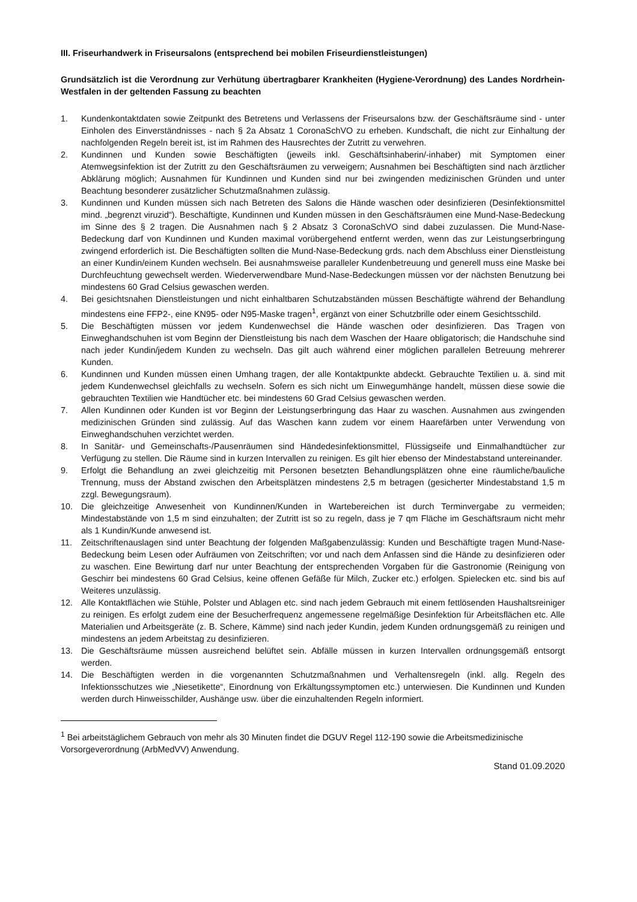III. Friseurhandwerk in Friseursalons (entsprechend bei mobilen Friseurdienstleistungen)
Grundsätzlich ist die Verordnung zur Verhütung übertragbarer Krankheiten (Hygiene-Verordnung) des Landes Nordrhein-Westfalen in der geltenden Fassung zu beachten
1. Kundenkontaktdaten sowie Zeitpunkt des Betretens und Verlassens der Friseursalons bzw. der Geschäftsräume sind - unter Einholen des Einverständnisses - nach § 2a Absatz 1 CoronaSchVO zu erheben. Kundschaft, die nicht zur Einhaltung der nachfolgenden Regeln bereit ist, ist im Rahmen des Hausrechtes der Zutritt zu verwehren.
2. Kundinnen und Kunden sowie Beschäftigten (jeweils inkl. Geschäftsinhaberin/-inhaber) mit Symptomen einer Atemwegsinfektion ist der Zutritt zu den Geschäftsräumen zu verweigern; Ausnahmen bei Beschäftigten sind nach ärztlicher Abklärung möglich; Ausnahmen für Kundinnen und Kunden sind nur bei zwingenden medizinischen Gründen und unter Beachtung besonderer zusätzlicher Schutzmaßnahmen zulässig.
3. Kundinnen und Kunden müssen sich nach Betreten des Salons die Hände waschen oder desinfizieren (Desinfektionsmittel mind. „begrenzt viruzid“). Beschäftigte, Kundinnen und Kunden müssen in den Geschäftsräumen eine Mund-Nase-Bedeckung im Sinne des § 2 tragen. Die Ausnahmen nach § 2 Absatz 3 CoronaSchVO sind dabei zuzulassen. Die Mund-Nase-Bedeckung darf von Kundinnen und Kunden maximal vorübergehend entfernt werden, wenn das zur Leistungserbringung zwingend erforderlich ist. Die Beschäftigten sollten die Mund-Nase-Bedeckung grds. nach dem Abschluss einer Dienstleistung an einer Kundin/einem Kunden wechseln. Bei ausnahmsweise paralleler Kundenbetreuung und generell muss eine Maske bei Durchfeuchtung gewechselt werden. Wiederverwendbare Mund-Nase-Bedeckungen müssen vor der nächsten Benutzung bei mindestens 60 Grad Celsius gewaschen werden.
4. Bei gesichtsnahen Dienstleistungen und nicht einhaltbaren Schutzabständen müssen Beschäftigte während der Behandlung mindestens eine FFP2-, eine KN95- oder N95-Maske tragen<sup>1</sup>, ergänzt von einer Schutzbrille oder einem Gesichtsschild.
5. Die Beschäftigten müssen vor jedem Kundenwechsel die Hände waschen oder desinfizieren. Das Tragen von Einweghandschuhen ist vom Beginn der Dienstleistung bis nach dem Waschen der Haare obligatorisch; die Handschuhe sind nach jeder Kundin/jedem Kunden zu wechseln. Das gilt auch während einer möglichen parallelen Betreuung mehrerer Kunden.
6. Kundinnen und Kunden müssen einen Umhang tragen, der alle Kontaktpunkte abdeckt. Gebrauchte Textilien u. ä. sind mit jedem Kundenwechsel gleichfalls zu wechseln. Sofern es sich nicht um Einwegumhänge handelt, müssen diese sowie die gebrauchten Textilien wie Handtücher etc. bei mindestens 60 Grad Celsius gewaschen werden.
7. Allen Kundinnen oder Kunden ist vor Beginn der Leistungserbringung das Haar zu waschen. Ausnahmen aus zwingenden medizinischen Gründen sind zulässig. Auf das Waschen kann zudem vor einem Haarefärben unter Verwendung von Einweghandschuhen verzichtet werden.
8. In Sanitär- und Gemeinschafts-/Pausenräumen sind Händedesinfektionsmittel, Flüssigseife und Einmalhandtücher zur Verfügung zu stellen. Die Räume sind in kurzen Intervallen zu reinigen. Es gilt hier ebenso der Mindestabstand untereinander.
9. Erfolgt die Behandlung an zwei gleichzeitig mit Personen besetzten Behandlungsplätzen ohne eine räumliche/bauliche Trennung, muss der Abstand zwischen den Arbeitsplätzen mindestens 2,5 m betragen (gesicherter Mindestabstand 1,5 m zzgl. Bewegungsraum).
10. Die gleichzeitige Anwesenheit von Kundinnen/Kunden in Wartebereichen ist durch Terminvergabe zu vermeiden; Mindestabstände von 1,5 m sind einzuhalten; der Zutritt ist so zu regeln, dass je 7 qm Fläche im Geschäftsraum nicht mehr als 1 Kundin/Kunde anwesend ist.
11. Zeitschriftenauslagen sind unter Beachtung der folgenden Maßgabenzulässig: Kunden und Beschäftigte tragen Mund-Nase-Bedeckung beim Lesen oder Aufräumen von Zeitschriften; vor und nach dem Anfassen sind die Hände zu desinfizieren oder zu waschen. Eine Bewirtung darf nur unter Beachtung der entsprechenden Vorgaben für die Gastronomie (Reinigung von Geschirr bei mindestens 60 Grad Celsius, keine offenen Gefäße für Milch, Zucker etc.) erfolgen. Spielecken etc. sind bis auf Weiteres unzulässig.
12. Alle Kontaktflächen wie Stühle, Polster und Ablagen etc. sind nach jedem Gebrauch mit einem fettlösenden Haushaltsreiniger zu reinigen. Es erfolgt zudem eine der Besucherfrequenz angemessene regelmäßige Desinfektion für Arbeitsflächen etc. Alle Materialien und Arbeitsgeräte (z. B. Schere, Kämme) sind nach jeder Kundin, jedem Kunden ordnungsgemäß zu reinigen und mindestens an jedem Arbeitstag zu desinfizieren.
13. Die Geschäftsräume müssen ausreichend belüftet sein. Abfälle müssen in kurzen Intervallen ordnungsgemäß entsorgt werden.
14. Die Beschäftigten werden in die vorgenannten Schutzmaßnahmen und Verhaltensregeln (inkl. allg. Regeln des Infektionsschutzes wie „Niesetikette“, Einordnung von Erkältungssymptomen etc.) unterwiesen. Die Kundinnen und Kunden werden durch Hinweisschilder, Aushänge usw. über die einzuhaltenden Regeln informiert.
<sup>1</sup> Bei arbeitstäglichem Gebrauch von mehr als 30 Minuten findet die DGUV Regel 112-190 sowie die Arbeitsmedizinische Vorsorgeverordnung (ArbMedVV) Anwendung.
Stand 01.09.2020